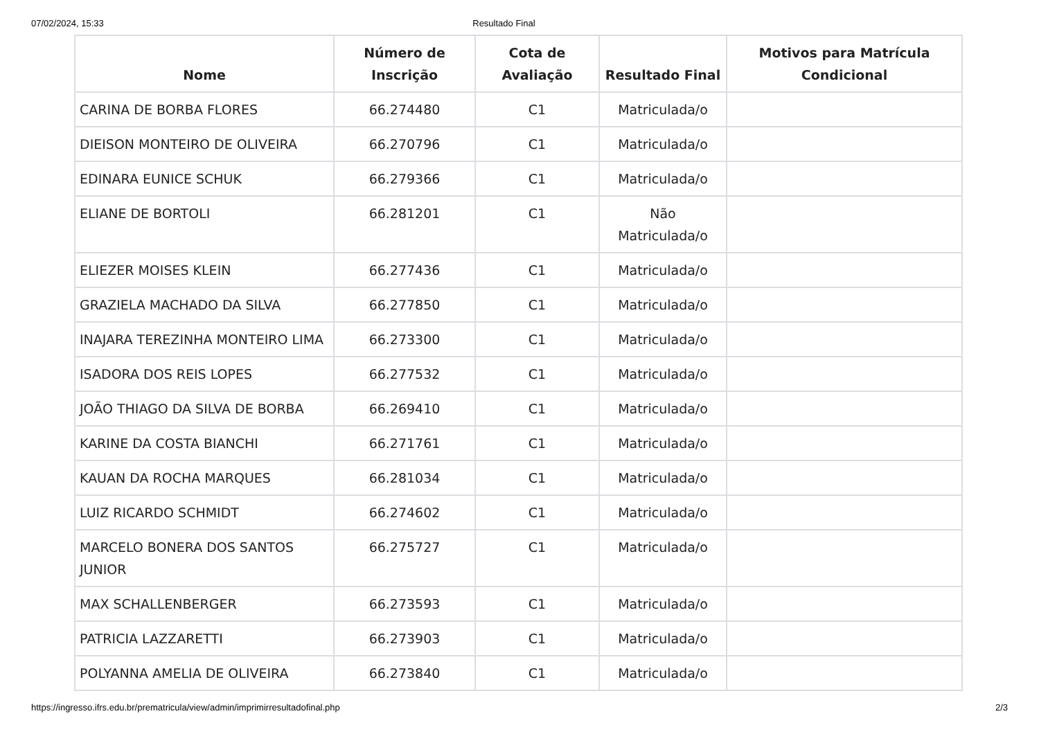07/02/2024, 15:33 Resultado Final
| Nome | Número de Inscrição | Cota de Avaliação | Resultado Final | Motivos para Matrícula Condicional |
| --- | --- | --- | --- | --- |
| CARINA DE BORBA FLORES | 66.274480 | C1 | Matriculada/o | |
| DIEISON MONTEIRO DE OLIVEIRA | 66.270796 | C1 | Matriculada/o | |
| EDINARA EUNICE SCHUK | 66.279366 | C1 | Matriculada/o | |
| ELIANE DE BORTOLI | 66.281201 | C1 | Não Matriculada/o | |
| ELIEZER MOISES KLEIN | 66.277436 | C1 | Matriculada/o | |
| GRAZIELA MACHADO DA SILVA | 66.277850 | C1 | Matriculada/o | |
| INAJARA TEREZINHA MONTEIRO LIMA | 66.273300 | C1 | Matriculada/o | |
| ISADORA DOS REIS LOPES | 66.277532 | C1 | Matriculada/o | |
| JOÃO THIAGO DA SILVA DE BORBA | 66.269410 | C1 | Matriculada/o | |
| KARINE DA COSTA BIANCHI | 66.271761 | C1 | Matriculada/o | |
| KAUAN DA ROCHA MARQUES | 66.281034 | C1 | Matriculada/o | |
| LUIZ RICARDO SCHMIDT | 66.274602 | C1 | Matriculada/o | |
| MARCELO BONERA DOS SANTOS JUNIOR | 66.275727 | C1 | Matriculada/o | |
| MAX SCHALLENBERGER | 66.273593 | C1 | Matriculada/o | |
| PATRICIA LAZZARETTI | 66.273903 | C1 | Matriculada/o | |
| POLYANNA AMELIA DE OLIVEIRA | 66.273840 | C1 | Matriculada/o | |
https://ingresso.ifrs.edu.br/prematricula/view/admin/imprimirresultadofinal.php 2/3